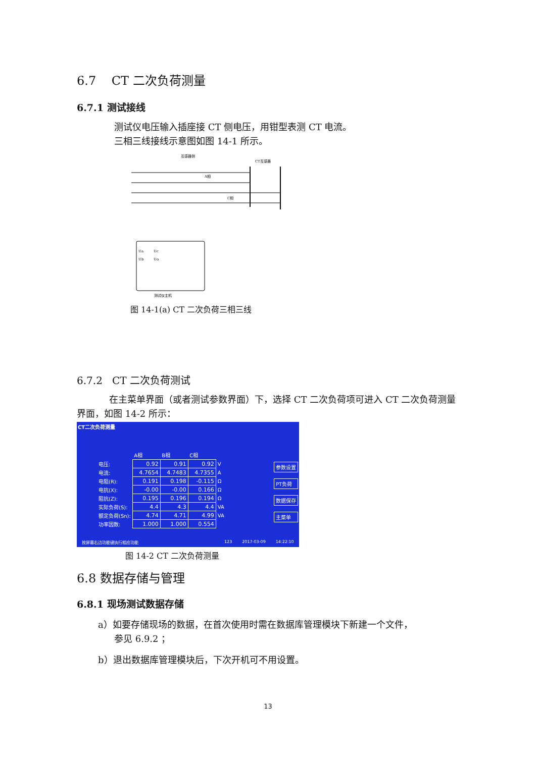6.7 CT 二次负荷测量
6.7.1 测试接线
测试仪电压输入插座接 CT 侧电压，用钳型表测 CT 电流。
三相三线接线示意图如图 14-1 所示。
互感器侧
CT互感器
A相
C相
测试仪主机
Ua
Uc
Ub
Uo
图 14-1(a) CT 二次负荷三相三线
6.7.2 CT 二次负荷测试
在主菜单界面（或者测试参数界面）下，选择 CT 二次负荷项可进入 CT 二次负荷测量界面，如图 14-2 所示：
CT二次负荷测量
| | A相 | B相 | C相 | |
| 电压: | 0.92 | 0.91 | 0.92 | V |
| 电流: | 4.7654 | 4.7483 | 4.7355 | A |
| 电阻(R): | 0.191 | 0.198 | -0.115 | Ω |
| 电抗(X): | -0.00 | -0.00 | 0.166 | Ω |
| 阻抗(Z): | 0.195 | 0.196 | 0.194 | Ω |
| 实际负荷(S): | 4.4 | 4.3 | 4.4 | VA |
| 额定负荷(Sn): | 4.74 | 4.71 | 4.99 | VA |
| 功率因数: | 1.000 | 1.000 | 0.554 | |
参数设置
PT负荷
数据保存
主菜单
按屏幕右边功能键执行相应功能 123 2017-03-09 14:22:10
图 14-2 CT 二次负荷测量
6.8 数据存储与管理
6.8.1 现场测试数据存储
a）如要存储现场的数据，在首次使用时需在数据库管理模块下新建一个文件，
参见 6.9.2 ；
b）退出数据库管理模块后，下次开机可不用设置。
13